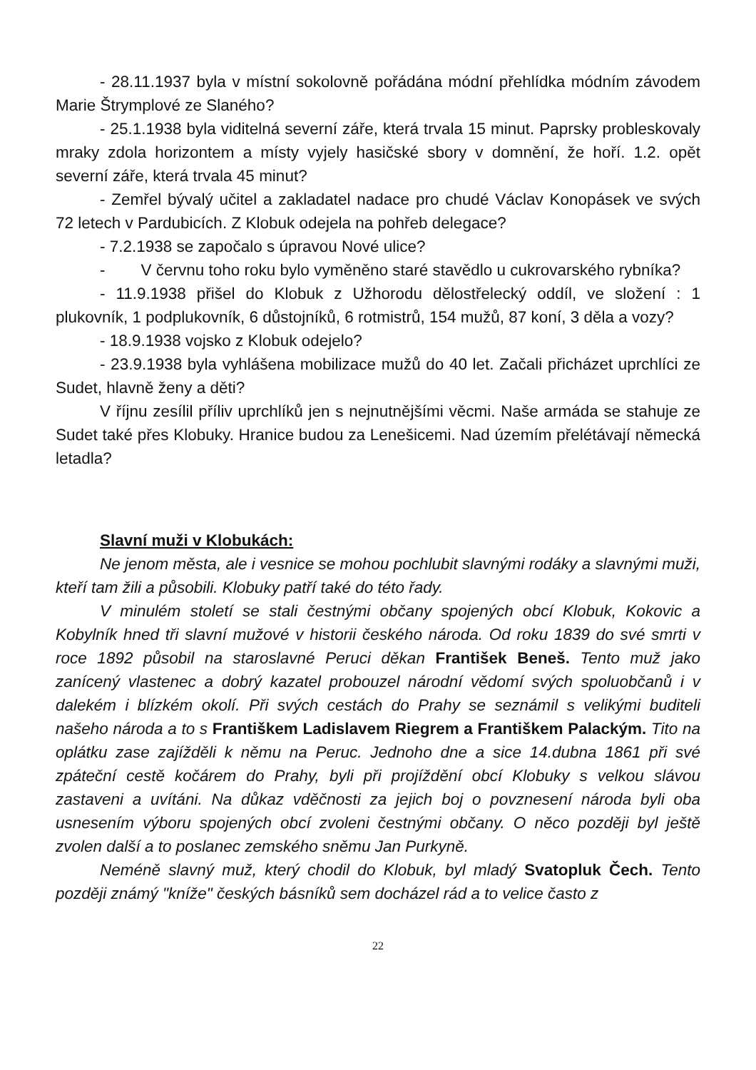- 28.11.1937 byla v místní sokolovně pořádána módní přehlídka módním závodem Marie Štrymplové ze Slaného?
- 25.1.1938 byla viditelná severní záře, která trvala 15 minut. Paprsky probleskovaly mraky zdola horizontem a místy vyjely hasičské sbory v domnění, že hoří. 1.2. opět severní záře, která trvala 45 minut?
- Zemřel bývalý učitel a zakladatel nadace pro chudé Václav Konopásek ve svých 72 letech v Pardubicích. Z Klobuk odejela na pohřeb delegace?
- 7.2.1938 se započalo s úpravou Nové ulice?
- V červnu toho roku bylo vyměněno staré stavědlo u cukrovarského rybníka?
- 11.9.1938 přišel do Klobuk z Užhorodu dělostřelecký oddíl, ve složení : 1 plukovník, 1 podplukovník, 6 důstojníků, 6 rotmistrů, 154 mužů, 87 koní, 3 děla a vozy?
- 18.9.1938 vojsko z Klobuk odejelo?
- 23.9.1938 byla vyhlášena mobilizace mužů do 40 let. Začali přicházet uprchlíci ze Sudet, hlavně ženy a děti?
V říjnu zesílil příliv uprchlíků jen s nejnutnějšími věcmi. Naše armáda se stahuje ze Sudet také přes Klobuky. Hranice budou za Lenešicemi. Nad územím přelétávají německá letadla?
Slavní muži v Klobukách:
Ne jenom města, ale i vesnice se mohou pochlubit slavnými rodáky a slavnými muži, kteří tam žili a působili. Klobuky patří také do této řady.
V minulém století se stali čestnými občany spojených obcí Klobuk, Kokovic a Kobylník hned tři slavní mužové v historii českého národa. Od roku 1839 do své smrti v roce 1892 působil na staroslavné Peruci děkan František Beneš. Tento muž jako zanícený vlastenec a dobrý kazatel probouzel národní vědomí svých spoluobčanů i v dalekém i blízkém okolí. Při svých cestách do Prahy se seznámil s velikými buditeli našeho národa a to s Františkem Ladislavem Riegrem a Františkem Palackým. Tito na oplátku zase zajížděli k němu na Peruc. Jednoho dne a sice 14.dubna 1861 při své zpáteční cestě kočárem do Prahy, byli při projíždění obcí Klobuky s velkou slávou zastaveni a uvítáni. Na důkaz vděčnosti za jejich boj o povznesení národa byli oba usnesením výboru spojených obcí zvoleni čestnými občany. O něco později byl ještě zvolen další a to poslanec zemského sněmu Jan Purkyně.
Neméně slavný muž, který chodil do Klobuk, byl mladý Svatopluk Čech. Tento později známý "kníže" českých básníků sem docházel rád a to velice často z
22